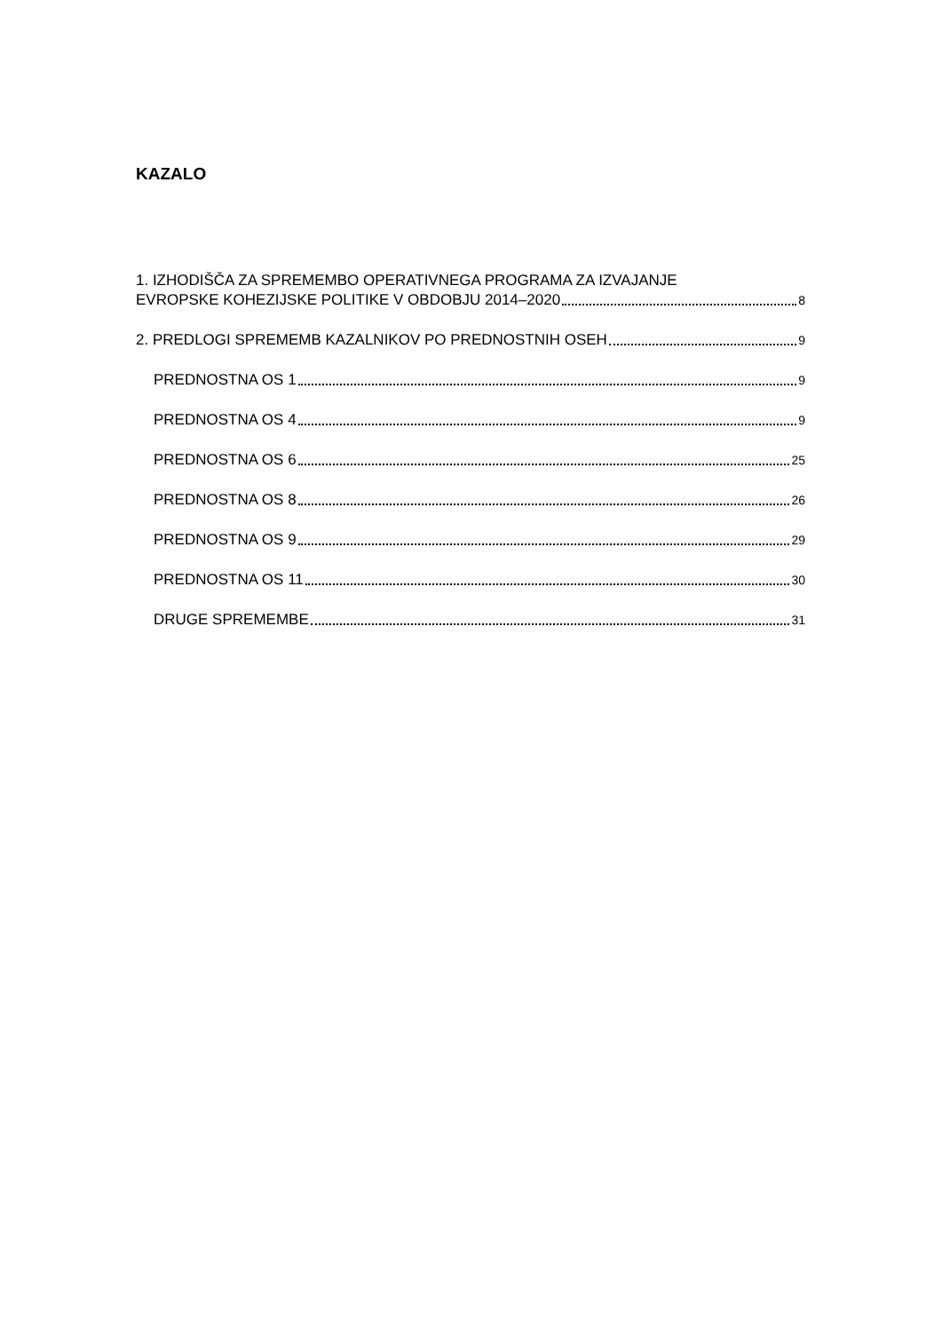KAZALO
1. IZHODIŠČA ZA SPREMEMBO OPERATIVNEGA PROGRAMA ZA IZVAJANJE
EVROPSKE KOHEZIJSKE POLITIKE V OBDOBJU 2014–2020 8
2. PREDLOGI SPREMEMB KAZALNIKOV PO PREDNOSTNIH OSEH 9
PREDNOSTNA OS 1 9
PREDNOSTNA OS 4 9
PREDNOSTNA OS 6 25
PREDNOSTNA OS 8 26
PREDNOSTNA OS 9 29
PREDNOSTNA OS 11 30
DRUGE SPREMEMBE 31